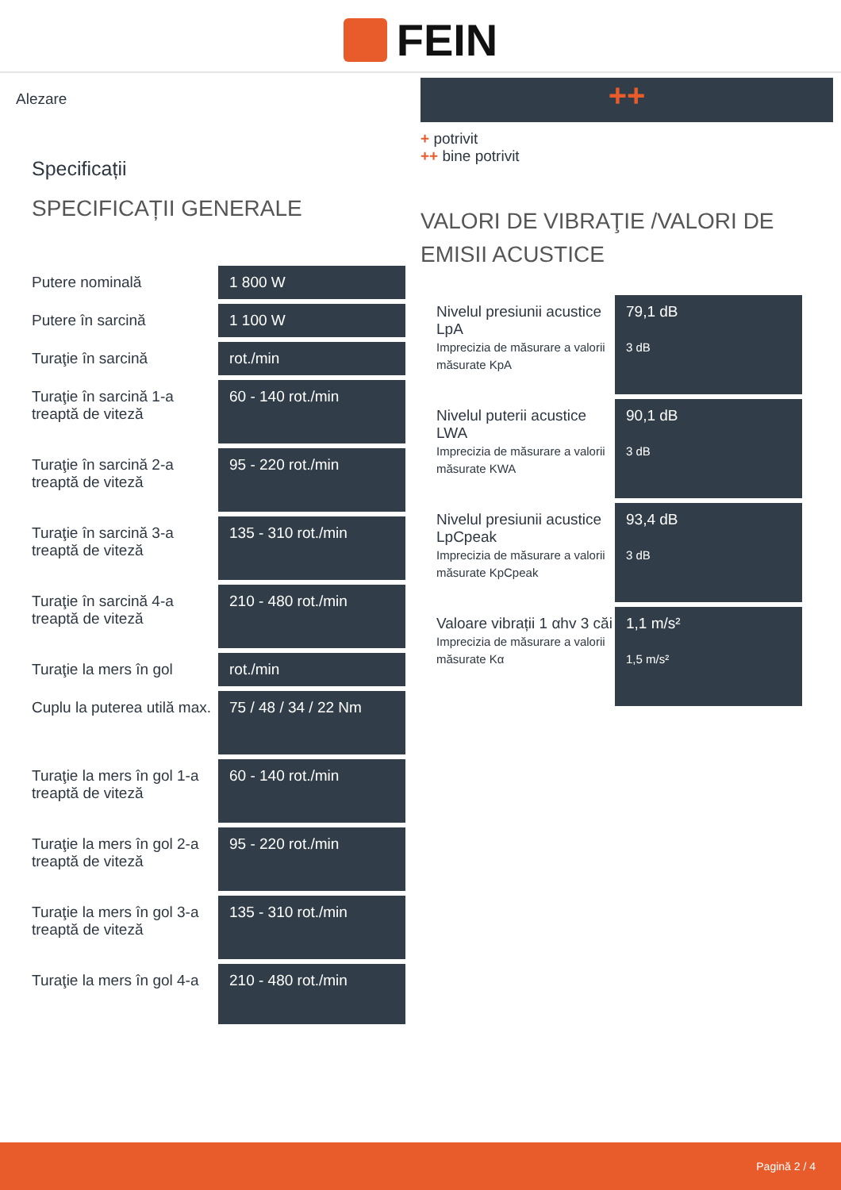FEIN
Alezare
Specificații
SPECIFICAȚII GENERALE
| Putere nominală | 1 800 W |
| Putere în sarcină | 1 100 W |
| Turaţie în sarcină | rot./min |
| Turaţie în sarcină 1-a treaptă de viteză | 60 - 140 rot./min |
| Turaţie în sarcină 2-a treaptă de viteză | 95 - 220 rot./min |
| Turaţie în sarcină 3-a treaptă de viteză | 135 - 310 rot./min |
| Turaţie în sarcină 4-a treaptă de viteză | 210 - 480 rot./min |
| Turaţie la mers în gol | rot./min |
| Cuplu la puterea utilă max. | 75 / 48 / 34 / 22 Nm |
| Turaţie la mers în gol 1-a treaptă de viteză | 60 - 140 rot./min |
| Turaţie la mers în gol 2-a treaptă de viteză | 95 - 220 rot./min |
| Turaţie la mers în gol 3-a treaptă de viteză | 135 - 310 rot./min |
| Turaţie la mers în gol 4-a | 210 - 480 rot./min |
++
+ potrivit
++ bine potrivit
VALORI DE VIBRAŢIE /VALORI DE EMISII ACUSTICE
| Nivelul presiunii acustice LpA Imprecizia de măsurare a valorii măsurate KpA | 79,1 dB 3 dB |
| Nivelul puterii acustice LWA Imprecizia de măsurare a valorii măsurate KWA | 90,1 dB 3 dB |
| Nivelul presiunii acustice LpCpeak Imprecizia de măsurare a valorii măsurate KpCpeak | 93,4 dB 3 dB |
| Valoare vibrații 1 αhv 3 căi Imprecizia de măsurare a valorii măsurate Kα | 1,1 m/s² 1,5 m/s² |
Pagină 2 / 4